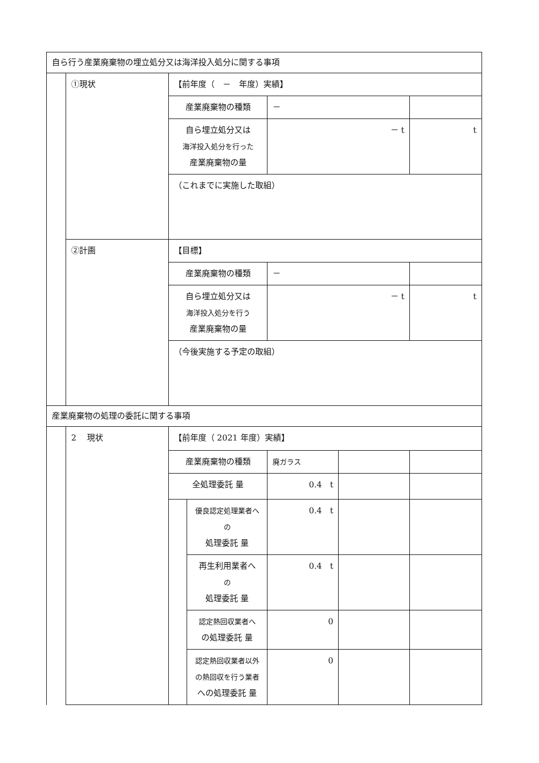| 自ら行う産業廃棄物の埋立処分又は海洋投入処分に関する事項 | | | | | | |
| | ①現状 | 【前年度（ － 年度）実績】 | | | | |
| | | 産業廃棄物の種類 | | － | | |
| | | 自ら埋立処分又は 海洋投入処分を行った 産業廃棄物の量 | | － t | | t |
| | | （これまでに実施した取組） | | | | |
| | ②計画 | 【目標】 | | | | |
| | | 産業廃棄物の種類 | | － | | |
| | | 自ら埋立処分又は 海洋投入処分を行う 産業廃棄物の量 | | － t | | t |
| | | （今後実施する予定の取組） | | | | |
| 産業廃棄物の処理の委託に関する事項 | | | | | | |
| | 2 現状 | 【前年度（ 2021 年度）実績】 | | | | |
| | | 産業廃棄物の種類 | | 廃ガラス | | |
| | | 全処理委託 量 | | 0.4 t | | |
| | | | 優良認定処理業者へ の 処理委託 量 | 0.4 t | | |
| | | | 再生利用業者へ の 処理委託 量 | 0.4 t | | |
| | | | 認定熱回収業者へ の処理委託 量 | 0 | | |
| | | | 認定熱回収業者以外 の熱回収を行う業者 への処理委託 量 | 0 | | |